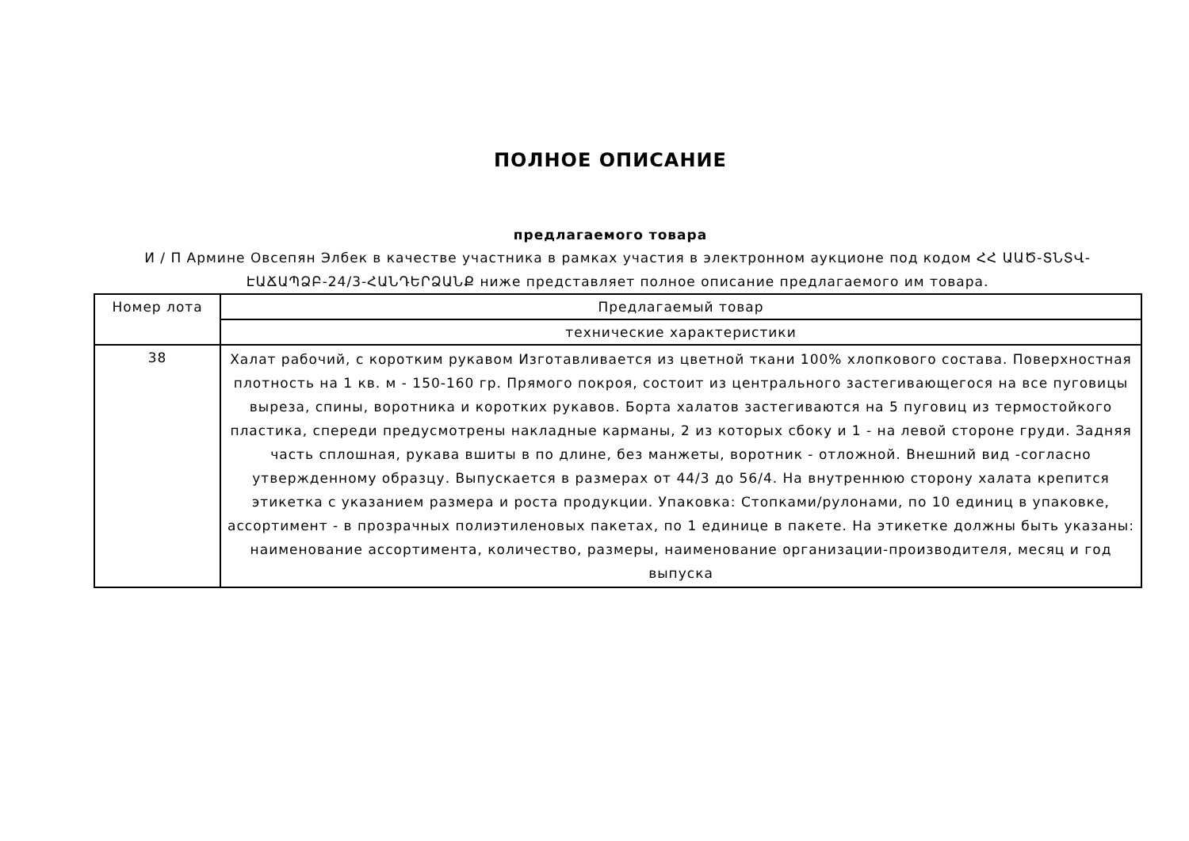ПОЛНОЕ ОПИСАНИЕ
предлагаемого товара
И / П Армине Овсепян Элбек в качестве участника в рамках участия в электронном аукционе под кодом ՀՀ ԱԱԾ-ՏՆՏՎ-ԷԱՃԱՊՁԲ-24/3-ՀԱՆԴԵՐՁԱՆՔ ниже представляет полное описание предлагаемого им товара.
| Номер лота | Предлагаемый товар |
| --- | --- |
| | технические характеристики |
| 38 | Халат рабочий, с коротким рукавом Изготавливается из цветной ткани 100% хлопкового состава. Поверхностная плотность на 1 кв. м - 150-160 гр. Прямого покроя, состоит из центрального застегивающегося на все пуговицы выреза, спины, воротника и коротких рукавов. Борта халатов застегиваются на 5 пуговиц из термостойкого пластика, спереди предусмотрены накладные карманы, 2 из которых сбоку и 1 - на левой стороне груди. Задняя часть сплошная, рукава вшиты в по длине, без манжеты, воротник - отложной. Внешний вид -согласно утвержденному образцу. Выпускается в размерах от 44/3 до 56/4. На внутреннюю сторону халата крепится этикетка с указанием размера и роста продукции. Упаковка: Стопками/рулонами, по 10 единиц в упаковке, ассортимент - в прозрачных полиэтиленовых пакетах, по 1 единице в пакете. На этикетке должны быть указаны: наименование ассортимента, количество, размеры, наименование организации-производителя, месяц и год выпуска |